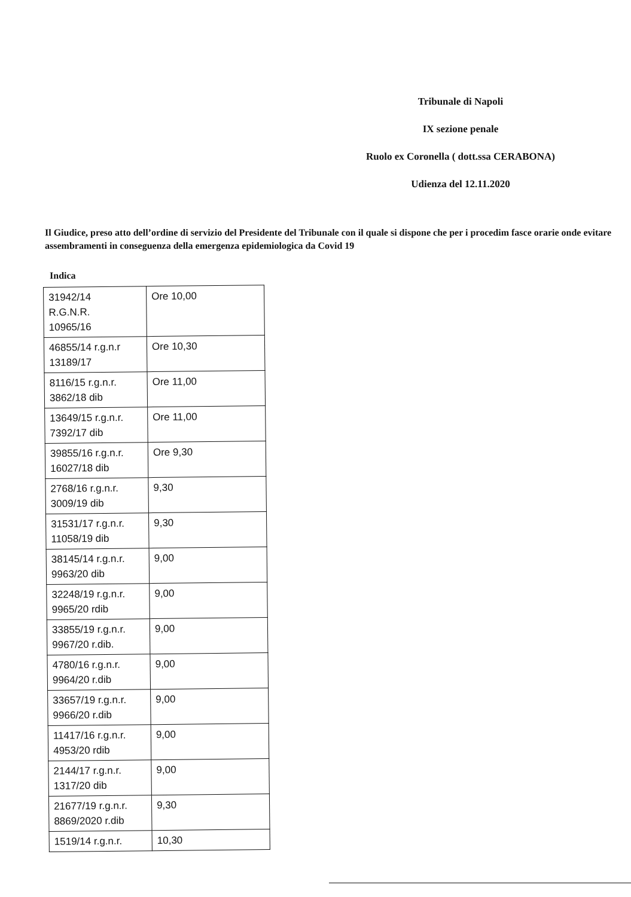Tribunale di Napoli
IX sezione penale
Ruolo ex Coronella ( dott.ssa CERABONA)
Udienza del 12.11.2020
Il Giudice, preso atto dell’ordine di servizio del Presidente del Tribunale con il quale si dispone che per i procedim fasce orarie onde evitare assembramenti in conseguenza della emergenza epidemiologica da Covid 19
Indica
| 31942/14 R.G.N.R. 10965/16 | Ore 10,00 |
| 46855/14 r.g.n.r 13189/17 | Ore 10,30 |
| 8116/15 r.g.n.r. 3862/18 dib | Ore 11,00 |
| 13649/15 r.g.n.r. 7392/17 dib | Ore 11,00 |
| 39855/16 r.g.n.r. 16027/18 dib | Ore 9,30 |
| 2768/16 r.g.n.r. 3009/19 dib | 9,30 |
| 31531/17 r.g.n.r. 11058/19 dib | 9,30 |
| 38145/14 r.g.n.r. 9963/20 dib | 9,00 |
| 32248/19 r.g.n.r. 9965/20 rdib | 9,00 |
| 33855/19 r.g.n.r. 9967/20 r.dib. | 9,00 |
| 4780/16 r.g.n.r. 9964/20 r.dib | 9,00 |
| 33657/19 r.g.n.r. 9966/20 r.dib | 9,00 |
| 11417/16 r.g.n.r. 4953/20 rdib | 9,00 |
| 2144/17 r.g.n.r. 1317/20 dib | 9,00 |
| 21677/19 r.g.n.r. 8869/2020 r.dib | 9,30 |
| 1519/14 r.g.n.r. | 10,30 |